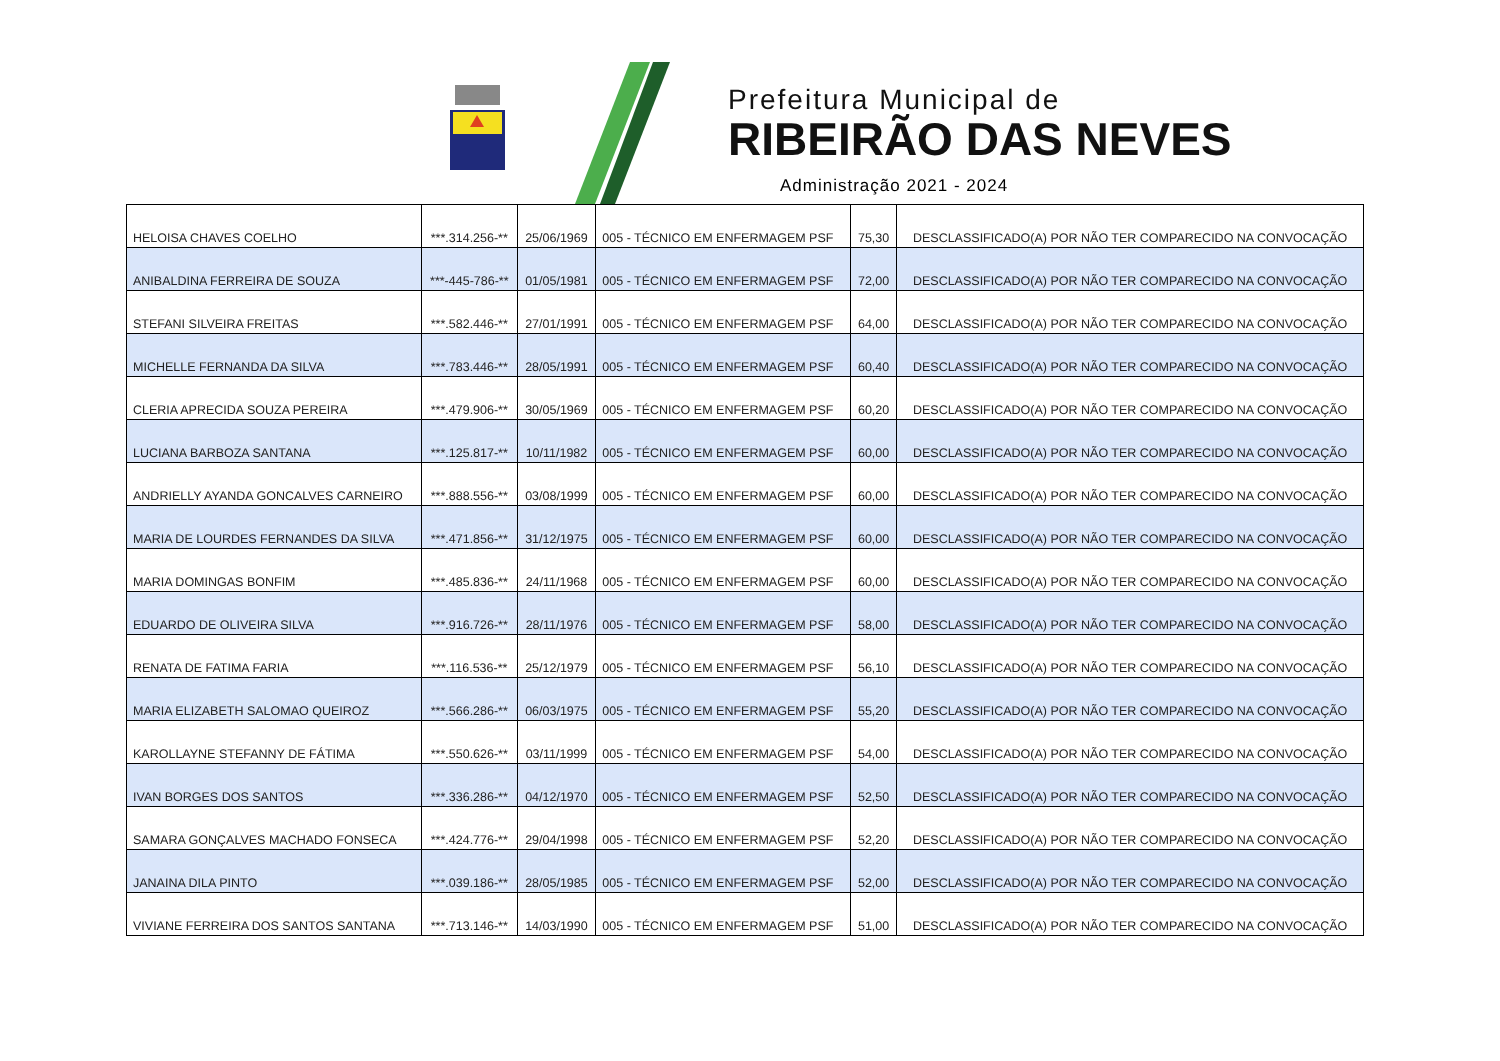Prefeitura Municipal de
RIBEIRÃO DAS NEVES
Administração 2021 - 2024
| HELOISA CHAVES COELHO | ***.314.256-** | 25/06/1969 | 005 - TÉCNICO EM ENFERMAGEM PSF | 75,30 | DESCLASSIFICADO(A) POR NÃO TER COMPARECIDO NA CONVOCAÇÃO |
| ANIBALDINA FERREIRA DE SOUZA | ***-445-786-** | 01/05/1981 | 005 - TÉCNICO EM ENFERMAGEM PSF | 72,00 | DESCLASSIFICADO(A) POR NÃO TER COMPARECIDO NA CONVOCAÇÃO |
| STEFANI SILVEIRA FREITAS | ***.582.446-** | 27/01/1991 | 005 - TÉCNICO EM ENFERMAGEM PSF | 64,00 | DESCLASSIFICADO(A) POR NÃO TER COMPARECIDO NA CONVOCAÇÃO |
| MICHELLE FERNANDA DA SILVA | ***.783.446-** | 28/05/1991 | 005 - TÉCNICO EM ENFERMAGEM PSF | 60,40 | DESCLASSIFICADO(A) POR NÃO TER COMPARECIDO NA CONVOCAÇÃO |
| CLERIA APRECIDA SOUZA PEREIRA | ***.479.906-** | 30/05/1969 | 005 - TÉCNICO EM ENFERMAGEM PSF | 60,20 | DESCLASSIFICADO(A) POR NÃO TER COMPARECIDO NA CONVOCAÇÃO |
| LUCIANA BARBOZA SANTANA | ***.125.817-** | 10/11/1982 | 005 - TÉCNICO EM ENFERMAGEM PSF | 60,00 | DESCLASSIFICADO(A) POR NÃO TER COMPARECIDO NA CONVOCAÇÃO |
| ANDRIELLY AYANDA GONCALVES CARNEIRO | ***.888.556-** | 03/08/1999 | 005 - TÉCNICO EM ENFERMAGEM PSF | 60,00 | DESCLASSIFICADO(A) POR NÃO TER COMPARECIDO NA CONVOCAÇÃO |
| MARIA DE LOURDES FERNANDES DA SILVA | ***.471.856-** | 31/12/1975 | 005 - TÉCNICO EM ENFERMAGEM PSF | 60,00 | DESCLASSIFICADO(A) POR NÃO TER COMPARECIDO NA CONVOCAÇÃO |
| MARIA DOMINGAS BONFIM | ***.485.836-** | 24/11/1968 | 005 - TÉCNICO EM ENFERMAGEM PSF | 60,00 | DESCLASSIFICADO(A) POR NÃO TER COMPARECIDO NA CONVOCAÇÃO |
| EDUARDO DE OLIVEIRA SILVA | ***.916.726-** | 28/11/1976 | 005 - TÉCNICO EM ENFERMAGEM PSF | 58,00 | DESCLASSIFICADO(A) POR NÃO TER COMPARECIDO NA CONVOCAÇÃO |
| RENATA DE FATIMA FARIA | ***.116.536-** | 25/12/1979 | 005 - TÉCNICO EM ENFERMAGEM PSF | 56,10 | DESCLASSIFICADO(A) POR NÃO TER COMPARECIDO NA CONVOCAÇÃO |
| MARIA ELIZABETH SALOMAO QUEIROZ | ***.566.286-** | 06/03/1975 | 005 - TÉCNICO EM ENFERMAGEM PSF | 55,20 | DESCLASSIFICADO(A) POR NÃO TER COMPARECIDO NA CONVOCAÇÃO |
| KAROLLAYNE STEFANNY DE FÁTIMA | ***.550.626-** | 03/11/1999 | 005 - TÉCNICO EM ENFERMAGEM PSF | 54,00 | DESCLASSIFICADO(A) POR NÃO TER COMPARECIDO NA CONVOCAÇÃO |
| IVAN BORGES DOS SANTOS | ***.336.286-** | 04/12/1970 | 005 - TÉCNICO EM ENFERMAGEM PSF | 52,50 | DESCLASSIFICADO(A) POR NÃO TER COMPARECIDO NA CONVOCAÇÃO |
| SAMARA GONÇALVES MACHADO FONSECA | ***.424.776-** | 29/04/1998 | 005 - TÉCNICO EM ENFERMAGEM PSF | 52,20 | DESCLASSIFICADO(A) POR NÃO TER COMPARECIDO NA CONVOCAÇÃO |
| JANAINA DILA PINTO | ***.039.186-** | 28/05/1985 | 005 - TÉCNICO EM ENFERMAGEM PSF | 52,00 | DESCLASSIFICADO(A) POR NÃO TER COMPARECIDO NA CONVOCAÇÃO |
| VIVIANE FERREIRA DOS SANTOS SANTANA | ***.713.146-** | 14/03/1990 | 005 - TÉCNICO EM ENFERMAGEM PSF | 51,00 | DESCLASSIFICADO(A) POR NÃO TER COMPARECIDO NA CONVOCAÇÃO |